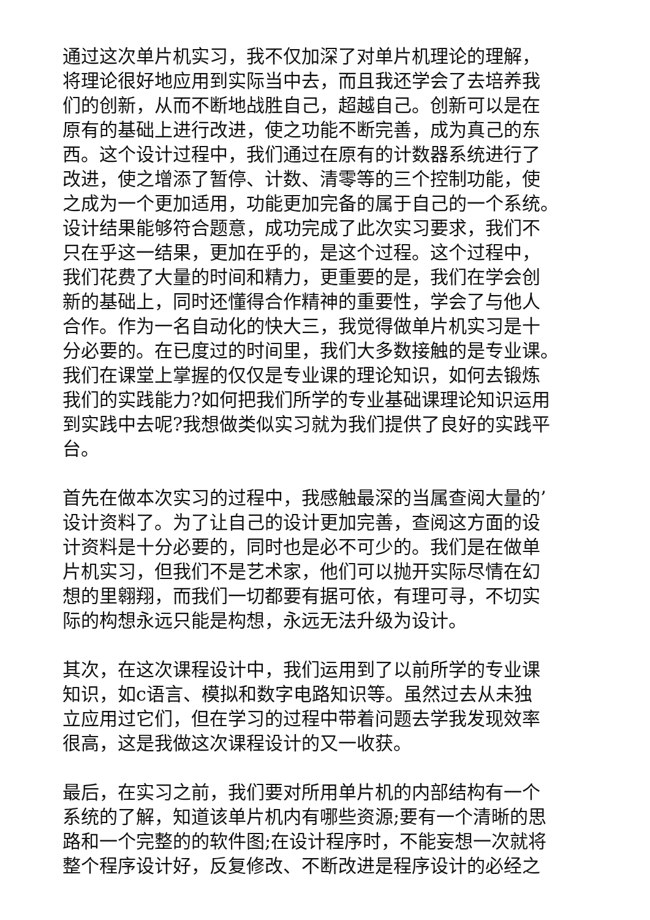通过这次单片机实习，我不仅加深了对单片机理论的理解，
将理论很好地应用到实际当中去，而且我还学会了去培养我
们的创新，从而不断地战胜自己，超越自己。创新可以是在
原有的基础上进行改进，使之功能不断完善，成为真己的东
西。这个设计过程中，我们通过在原有的计数器系统进行了
改进，使之增添了暂停、计数、清零等的三个控制功能，使
之成为一个更加适用，功能更加完备的属于自己的一个系统。
设计结果能够符合题意，成功完成了此次实习要求，我们不
只在乎这一结果，更加在乎的，是这个过程。这个过程中，
我们花费了大量的时间和精力，更重要的是，我们在学会创
新的基础上，同时还懂得合作精神的重要性，学会了与他人
合作。作为一名自动化的快大三，我觉得做单片机实习是十
分必要的。在已度过的时间里，我们大多数接触的是专业课。
我们在课堂上掌握的仅仅是专业课的理论知识，如何去锻炼
我们的实践能力?如何把我们所学的专业基础课理论知识运用
到实践中去呢?我想做类似实习就为我们提供了良好的实践平
台。
首先在做本次实习的过程中，我感触最深的当属查阅大量的’
设计资料了。为了让自己的设计更加完善，查阅这方面的设
计资料是十分必要的，同时也是必不可少的。我们是在做单
片机实习，但我们不是艺术家，他们可以抛开实际尽情在幻
想的里翱翔，而我们一切都要有据可依，有理可寻，不切实
际的构想永远只能是构想，永远无法升级为设计。
其次，在这次课程设计中，我们运用到了以前所学的专业课
知识，如c语言、模拟和数字电路知识等。虽然过去从未独
立应用过它们，但在学习的过程中带着问题去学我发现效率
很高，这是我做这次课程设计的又一收获。
最后，在实习之前，我们要对所用单片机的内部结构有一个
系统的了解，知道该单片机内有哪些资源;要有一个清晰的思
路和一个完整的的软件图;在设计程序时，不能妄想一次就将
整个程序设计好，反复修改、不断改进是程序设计的必经之